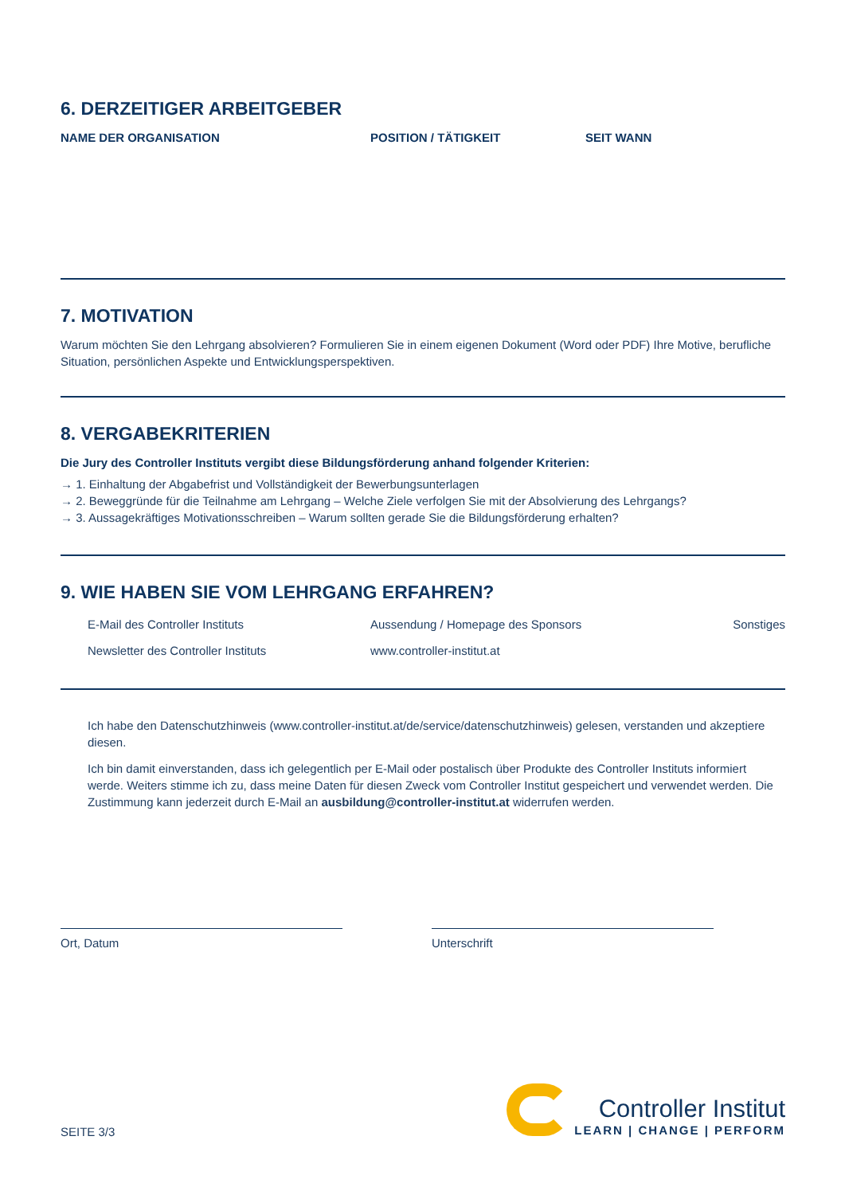6. DERZEITIGER ARBEITGEBER
NAME DER ORGANISATION POSITION / TÄTIGKEIT SEIT WANN
7. MOTIVATION
Warum möchten Sie den Lehrgang absolvieren? Formulieren Sie in einem eigenen Dokument (Word oder PDF) Ihre Motive, berufliche Situation, persönlichen Aspekte und Entwicklungsperspektiven.
8. VERGABEKRITERIEN
Die Jury des Controller Instituts vergibt diese Bildungsförderung anhand folgender Kriterien:
→ 1. Einhaltung der Abgabefrist und Vollständigkeit der Bewerbungsunterlagen
→ 2. Beweggründe für die Teilnahme am Lehrgang – Welche Ziele verfolgen Sie mit der Absolvierung des Lehrgangs?
→ 3. Aussagekräftiges Motivationsschreiben – Warum sollten gerade Sie die Bildungsförderung erhalten?
9. WIE HABEN SIE VOM LEHRGANG ERFAHREN?
E-Mail des Controller Instituts Aussendung / Homepage des Sponsors Sonstiges
Newsletter des Controller Instituts www.controller-institut.at
Ich habe den Datenschutzhinweis (www.controller-institut.at/de/service/datenschutzhinweis) gelesen, verstanden und akzeptiere diesen.
Ich bin damit einverstanden, dass ich gelegentlich per E-Mail oder postalisch über Produkte des Controller Instituts informiert werde. Weiters stimme ich zu, dass meine Daten für diesen Zweck vom Controller Institut gespeichert und verwendet werden. Die Zustimmung kann jederzeit durch E-Mail an ausbildung@controller-institut.at widerrufen werden.
Ort, Datum Unterschrift
SEITE 3/3
Controller Institut
LEARN | CHANGE | PERFORM